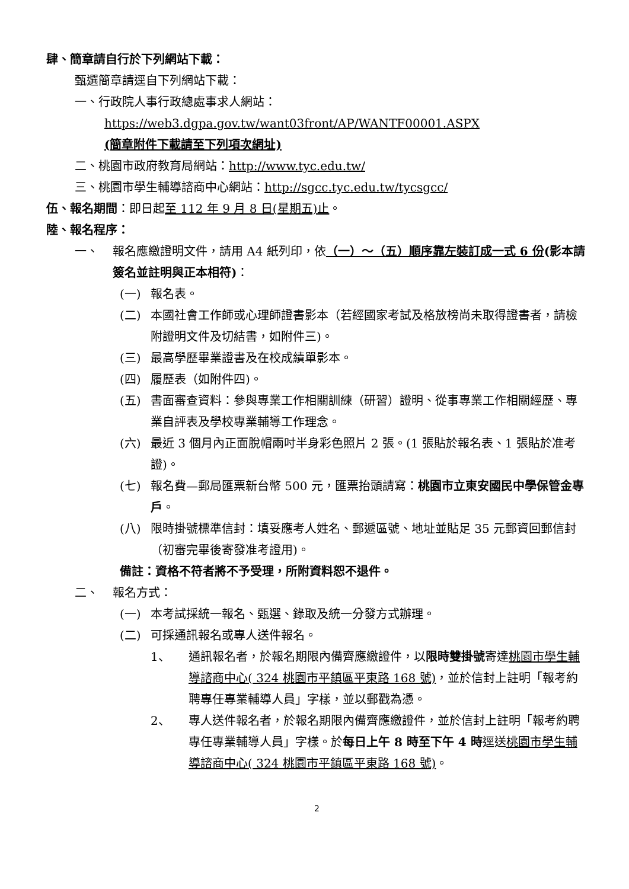肆、簡章請自行於下列網站下載：
甄選簡章請逕自下列網站下載：
一、行政院人事行政總處事求人網站：
https://web3.dgpa.gov.tw/want03front/AP/WANTF00001.ASPX
(簡章附件下載請至下列項次網址)
二、桃園市政府教育局網站：http://www.tyc.edu.tw/
三、桃園市學生輔導諮商中心網站：http://sgcc.tyc.edu.tw/tycsgcc/
伍、報名期間：即日起至 112 年 9 月 8 日(星期五)止。
陸、報名程序：
一、 報名應繳證明文件，請用 A4 紙列印，依（一）～（五）順序靠左裝訂成一式 6 份(影本請簽名並註明與正本相符)：
(一) 報名表。
(二) 本國社會工作師或心理師證書影本（若經國家考試及格放榜尚未取得證書者，請檢附證明文件及切結書，如附件三)。
(三) 最高學歷畢業證書及在校成績單影本。
(四) 履歷表（如附件四)。
(五) 書面審查資料：參與專業工作相關訓練（研習）證明、從事專業工作相關經歷、專業自評表及學校專業輔導工作理念。
(六) 最近 3 個月內正面脫帽兩吋半身彩色照片 2 張。(1 張貼於報名表、1 張貼於准考證)。
(七) 報名費—郵局匯票新台幣 500 元，匯票抬頭請寫：桃園市立東安國民中學保管金專戶。
(八) 限時掛號標準信封：填妥應考人姓名、郵遞區號、地址並貼足 35 元郵資回郵信封（初審完畢後寄發准考證用)。
備註：資格不符者將不予受理，所附資料恕不退件。
二、 報名方式：
(一) 本考試採統一報名、甄選、錄取及統一分發方式辦理。
(二) 可採通訊報名或專人送件報名。
1、 通訊報名者，於報名期限內備齊應繳證件，以限時雙掛號寄達桃園市學生輔導諮商中心( 324 桃園市平鎮區平東路 168 號)，並於信封上註明「報考約聘專任專業輔導人員」字樣，並以郵戳為憑。
2、 專人送件報名者，於報名期限內備齊應繳證件，並於信封上註明「報考約聘專任專業輔導人員」字樣。於每日上午 8 時至下午 4 時逕送桃園市學生輔導諮商中心( 324 桃園市平鎮區平東路 168 號)。
2